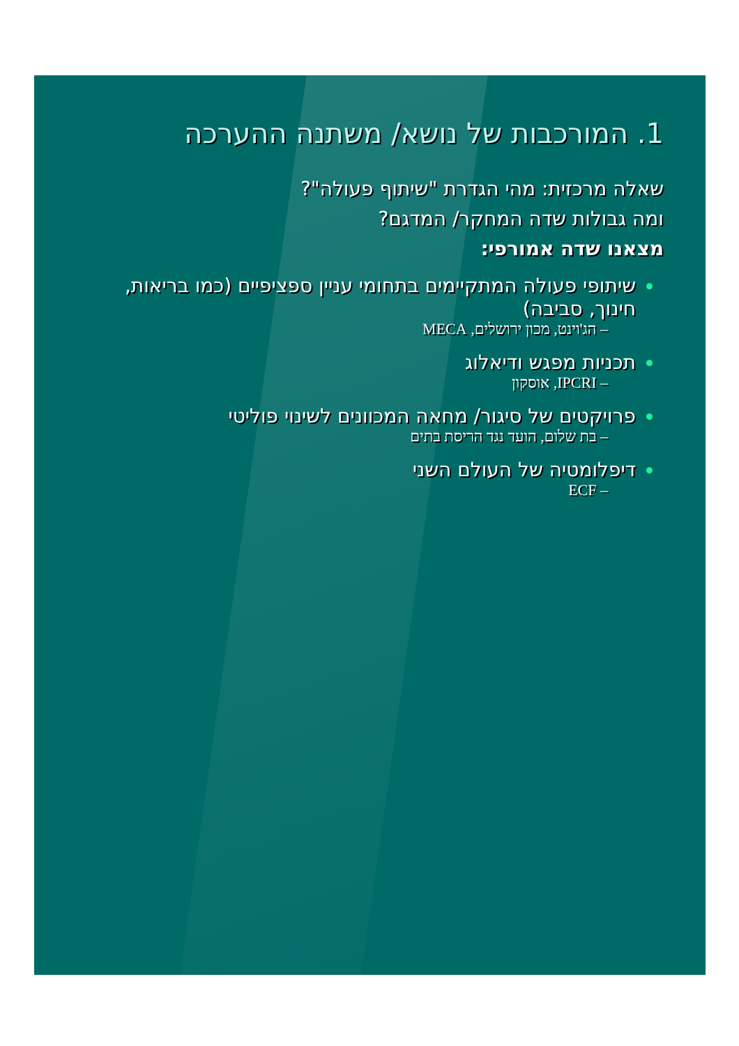1. המורכבות של נושא/ משתנה ההערכה
שאלה מרכזית: מהי הגדרת "שיתוף פעולה"?
ומה גבולות שדה המחקר/ המדגם?
מצאנו שדה אמורפי:
שיתופי פעולה המתקיימים בתחומי עניין ספציפיים (כמו בריאות, חינוך, סביבה)
– הג'וינט, מכון ירושלים, MECA
תכניות מפגש ודיאלוג
– IPCRI, אוסקון
פרויקטים של סיגור/ מחאה המכוונים לשינוי פוליטי
– בת שלום, הועד נגד הריסת בתים
דיפלומטיה של העולם השני
– ECF